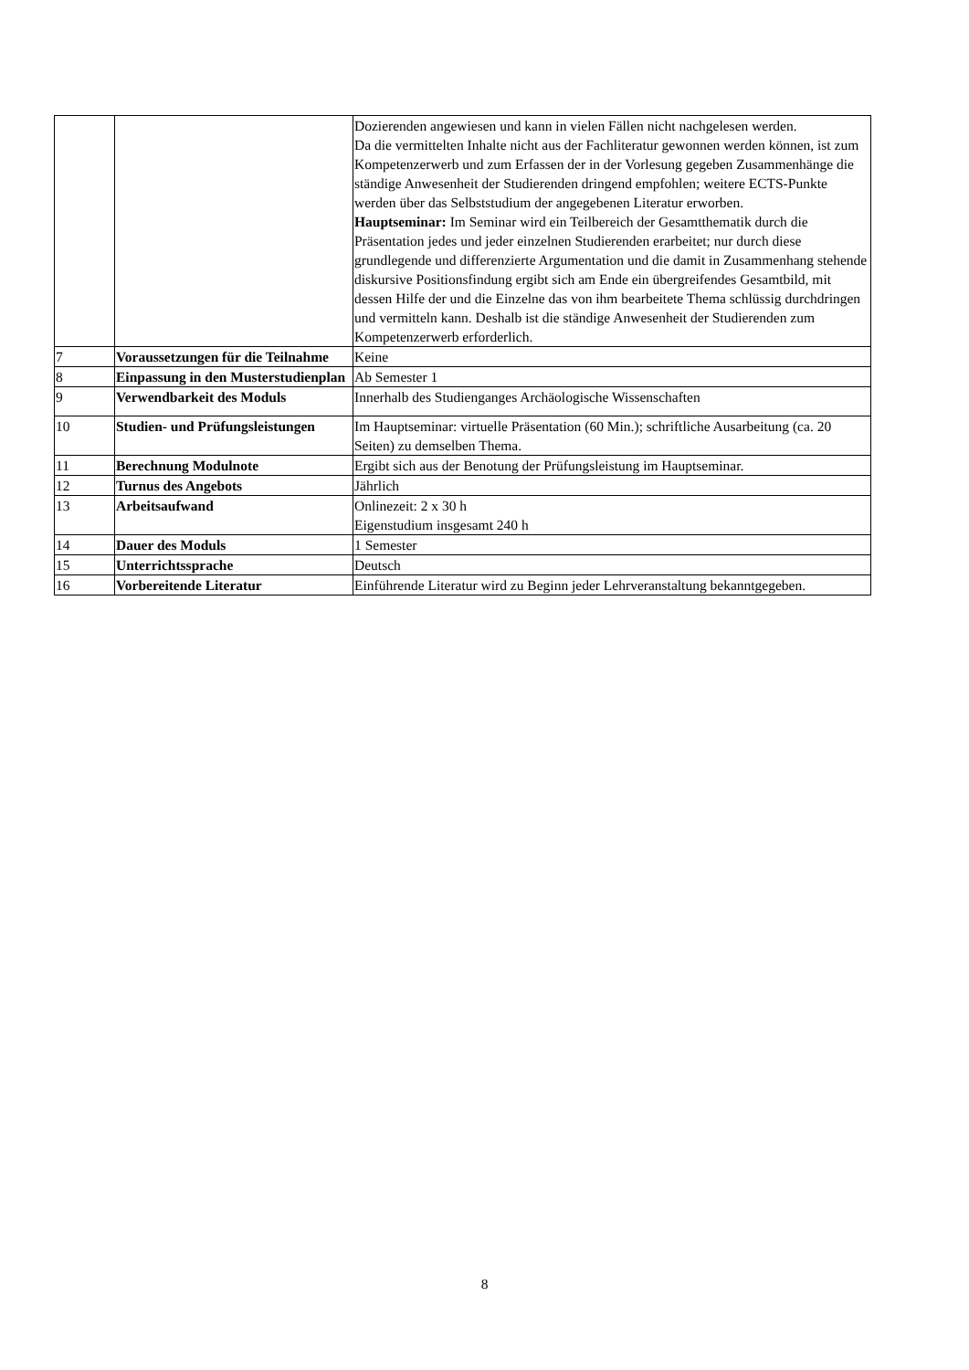| | | Dozierenden angewiesen und kann in vielen Fällen nicht nachgelesen werden. Da die vermittelten Inhalte nicht aus der Fachliteratur gewonnen werden können, ist zum Kompetenzerwerb und zum Erfassen der in der Vorlesung gegeben Zusammenhänge die ständige Anwesenheit der Studierenden dringend empfohlen; weitere ECTS-Punkte werden über das Selbststudium der angegebenen Literatur erworben. Hauptseminar: Im Seminar wird ein Teilbereich der Gesamtthematik durch die Präsentation jedes und jeder einzelnen Studierenden erarbeitet; nur durch diese grundlegende und differenzierte Argumentation und die damit in Zusammenhang stehende diskursive Positionsfindung ergibt sich am Ende ein übergreifendes Gesamtbild, mit dessen Hilfe der und die Einzelne das von ihm bearbeitete Thema schlüssig durchdringen und vermitteln kann. Deshalb ist die ständige Anwesenheit der Studierenden zum Kompetenzerwerb erforderlich. |
| 7 | Voraussetzungen für die Teilnahme | Keine |
| 8 | Einpassung in den Musterstudienplan | Ab Semester 1 |
| 9 | Verwendbarkeit des Moduls | Innerhalb des Studienganges Archäologische Wissenschaften |
| 10 | Studien- und Prüfungsleistungen | Im Hauptseminar: virtuelle Präsentation (60 Min.); schriftliche Ausarbeitung (ca. 20 Seiten) zu demselben Thema. |
| 11 | Berechnung Modulnote | Ergibt sich aus der Benotung der Prüfungsleistung im Hauptseminar. |
| 12 | Turnus des Angebots | Jährlich |
| 13 | Arbeitsaufwand | Onlinezeit: 2 x 30 h Eigenstudium insgesamt 240 h |
| 14 | Dauer des Moduls | 1 Semester |
| 15 | Unterrichtssprache | Deutsch |
| 16 | Vorbereitende Literatur | Einführende Literatur wird zu Beginn jeder Lehrveranstaltung bekanntgegeben. |
8